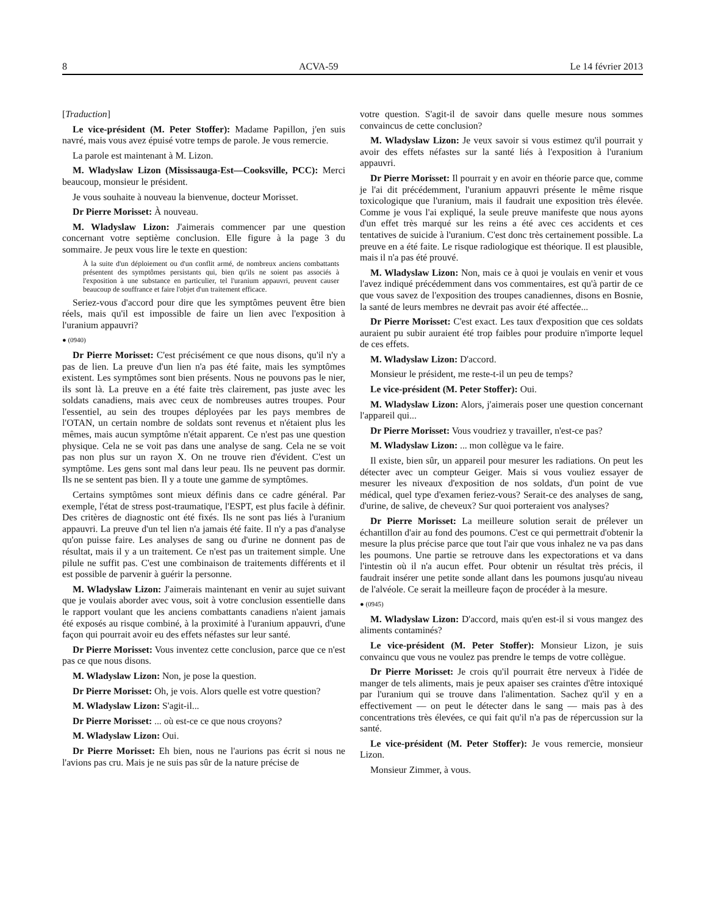8 ACVA-59 Le 14 février 2013
[Traduction]
Le vice-président (M. Peter Stoffer): Madame Papillon, j'en suis navré, mais vous avez épuisé votre temps de parole. Je vous remercie.
La parole est maintenant à M. Lizon.
M. Wladyslaw Lizon (Mississauga-Est—Cooksville, PCC): Merci beaucoup, monsieur le président.
Je vous souhaite à nouveau la bienvenue, docteur Morisset.
Dr Pierre Morisset: À nouveau.
M. Wladyslaw Lizon: J'aimerais commencer par une question concernant votre septième conclusion. Elle figure à la page 3 du sommaire. Je peux vous lire le texte en question:
À la suite d'un déploiement ou d'un conflit armé, de nombreux anciens combattants présentent des symptômes persistants qui, bien qu'ils ne soient pas associés à l'exposition à une substance en particulier, tel l'uranium appauvri, peuvent causer beaucoup de souffrance et faire l'objet d'un traitement efficace.
Seriez-vous d'accord pour dire que les symptômes peuvent être bien réels, mais qu'il est impossible de faire un lien avec l'exposition à l'uranium appauvri?
● (0940)
Dr Pierre Morisset: C'est précisément ce que nous disons, qu'il n'y a pas de lien. La preuve d'un lien n'a pas été faite, mais les symptômes existent. Les symptômes sont bien présents. Nous ne pouvons pas le nier, ils sont là. La preuve en a été faite très clairement, pas juste avec les soldats canadiens, mais avec ceux de nombreuses autres troupes. Pour l'essentiel, au sein des troupes déployées par les pays membres de l'OTAN, un certain nombre de soldats sont revenus et n'étaient plus les mêmes, mais aucun symptôme n'était apparent. Ce n'est pas une question physique. Cela ne se voit pas dans une analyse de sang. Cela ne se voit pas non plus sur un rayon X. On ne trouve rien d'évident. C'est un symptôme. Les gens sont mal dans leur peau. Ils ne peuvent pas dormir. Ils ne se sentent pas bien. Il y a toute une gamme de symptômes.
Certains symptômes sont mieux définis dans ce cadre général. Par exemple, l'état de stress post-traumatique, l'ESPT, est plus facile à définir. Des critères de diagnostic ont été fixés. Ils ne sont pas liés à l'uranium appauvri. La preuve d'un tel lien n'a jamais été faite. Il n'y a pas d'analyse qu'on puisse faire. Les analyses de sang ou d'urine ne donnent pas de résultat, mais il y a un traitement. Ce n'est pas un traitement simple. Une pilule ne suffit pas. C'est une combinaison de traitements différents et il est possible de parvenir à guérir la personne.
M. Wladyslaw Lizon: J'aimerais maintenant en venir au sujet suivant que je voulais aborder avec vous, soit à votre conclusion essentielle dans le rapport voulant que les anciens combattants canadiens n'aient jamais été exposés au risque combiné, à la proximité à l'uranium appauvri, d'une façon qui pourrait avoir eu des effets néfastes sur leur santé.
Dr Pierre Morisset: Vous inventez cette conclusion, parce que ce n'est pas ce que nous disons.
M. Wladyslaw Lizon: Non, je pose la question.
Dr Pierre Morisset: Oh, je vois. Alors quelle est votre question?
M. Wladyslaw Lizon: S'agit-il...
Dr Pierre Morisset: ... où est-ce ce que nous croyons?
M. Wladyslaw Lizon: Oui.
Dr Pierre Morisset: Eh bien, nous ne l'aurions pas écrit si nous ne l'avions pas cru. Mais je ne suis pas sûr de la nature précise de
votre question. S'agit-il de savoir dans quelle mesure nous sommes convaincus de cette conclusion?
M. Wladyslaw Lizon: Je veux savoir si vous estimez qu'il pourrait y avoir des effets néfastes sur la santé liés à l'exposition à l'uranium appauvri.
Dr Pierre Morisset: Il pourrait y en avoir en théorie parce que, comme je l'ai dit précédemment, l'uranium appauvri présente le même risque toxicologique que l'uranium, mais il faudrait une exposition très élevée. Comme je vous l'ai expliqué, la seule preuve manifeste que nous ayons d'un effet très marqué sur les reins a été avec ces accidents et ces tentatives de suicide à l'uranium. C'est donc très certainement possible. La preuve en a été faite. Le risque radiologique est théorique. Il est plausible, mais il n'a pas été prouvé.
M. Wladyslaw Lizon: Non, mais ce à quoi je voulais en venir et vous l'avez indiqué précédemment dans vos commentaires, est qu'à partir de ce que vous savez de l'exposition des troupes canadiennes, disons en Bosnie, la santé de leurs membres ne devrait pas avoir été affectée...
Dr Pierre Morisset: C'est exact. Les taux d'exposition que ces soldats auraient pu subir auraient été trop faibles pour produire n'importe lequel de ces effets.
M. Wladyslaw Lizon: D'accord.
Monsieur le président, me reste-t-il un peu de temps?
Le vice-président (M. Peter Stoffer): Oui.
M. Wladyslaw Lizon: Alors, j'aimerais poser une question concernant l'appareil qui...
Dr Pierre Morisset: Vous voudriez y travailler, n'est-ce pas?
M. Wladyslaw Lizon: ... mon collègue va le faire.
Il existe, bien sûr, un appareil pour mesurer les radiations. On peut les détecter avec un compteur Geiger. Mais si vous vouliez essayer de mesurer les niveaux d'exposition de nos soldats, d'un point de vue médical, quel type d'examen feriez-vous? Serait-ce des analyses de sang, d'urine, de salive, de cheveux? Sur quoi porteraient vos analyses?
Dr Pierre Morisset: La meilleure solution serait de prélever un échantillon d'air au fond des poumons. C'est ce qui permettrait d'obtenir la mesure la plus précise parce que tout l'air que vous inhalez ne va pas dans les poumons. Une partie se retrouve dans les expectorations et va dans l'intestin où il n'a aucun effet. Pour obtenir un résultat très précis, il faudrait insérer une petite sonde allant dans les poumons jusqu'au niveau de l'alvéole. Ce serait la meilleure façon de procéder à la mesure.
● (0945)
M. Wladyslaw Lizon: D'accord, mais qu'en est-il si vous mangez des aliments contaminés?
Le vice-président (M. Peter Stoffer): Monsieur Lizon, je suis convaincu que vous ne voulez pas prendre le temps de votre collègue.
Dr Pierre Morisset: Je crois qu'il pourrait être nerveux à l'idée de manger de tels aliments, mais je peux apaiser ses craintes d'être intoxiqué par l'uranium qui se trouve dans l'alimentation. Sachez qu'il y en a effectivement — on peut le détecter dans le sang — mais pas à des concentrations très élevées, ce qui fait qu'il n'a pas de répercussion sur la santé.
Le vice-président (M. Peter Stoffer): Je vous remercie, monsieur Lizon.
Monsieur Zimmer, à vous.